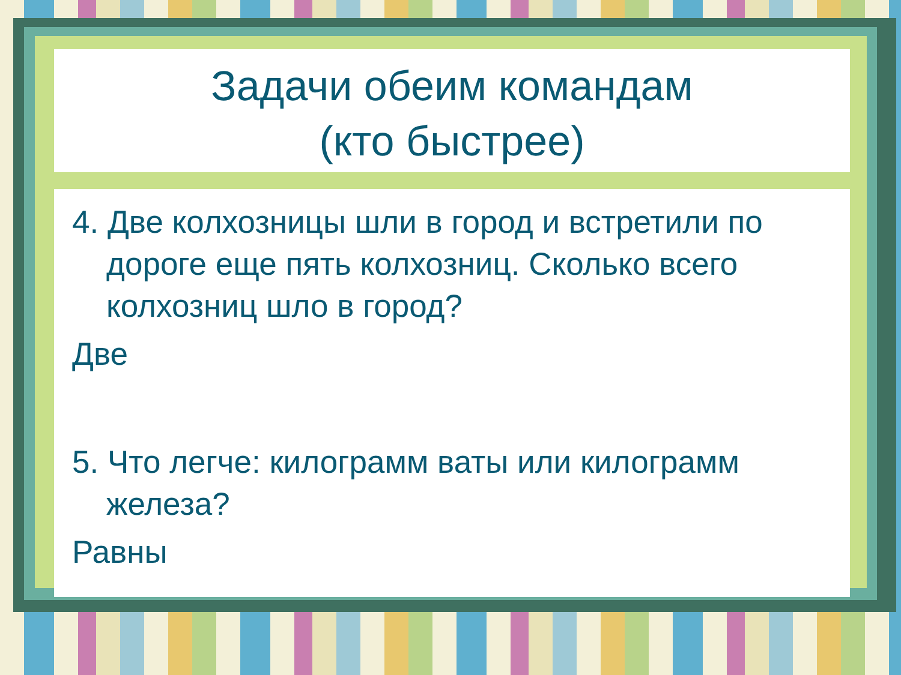Задачи обеим командам
(кто быстрее)
4. Две колхозницы шли в город и встретили по дороге еще пять колхозниц. Сколько всего колхозниц шло в город?
Две
5. Что легче: килограмм ваты или килограмм железа?
Равны